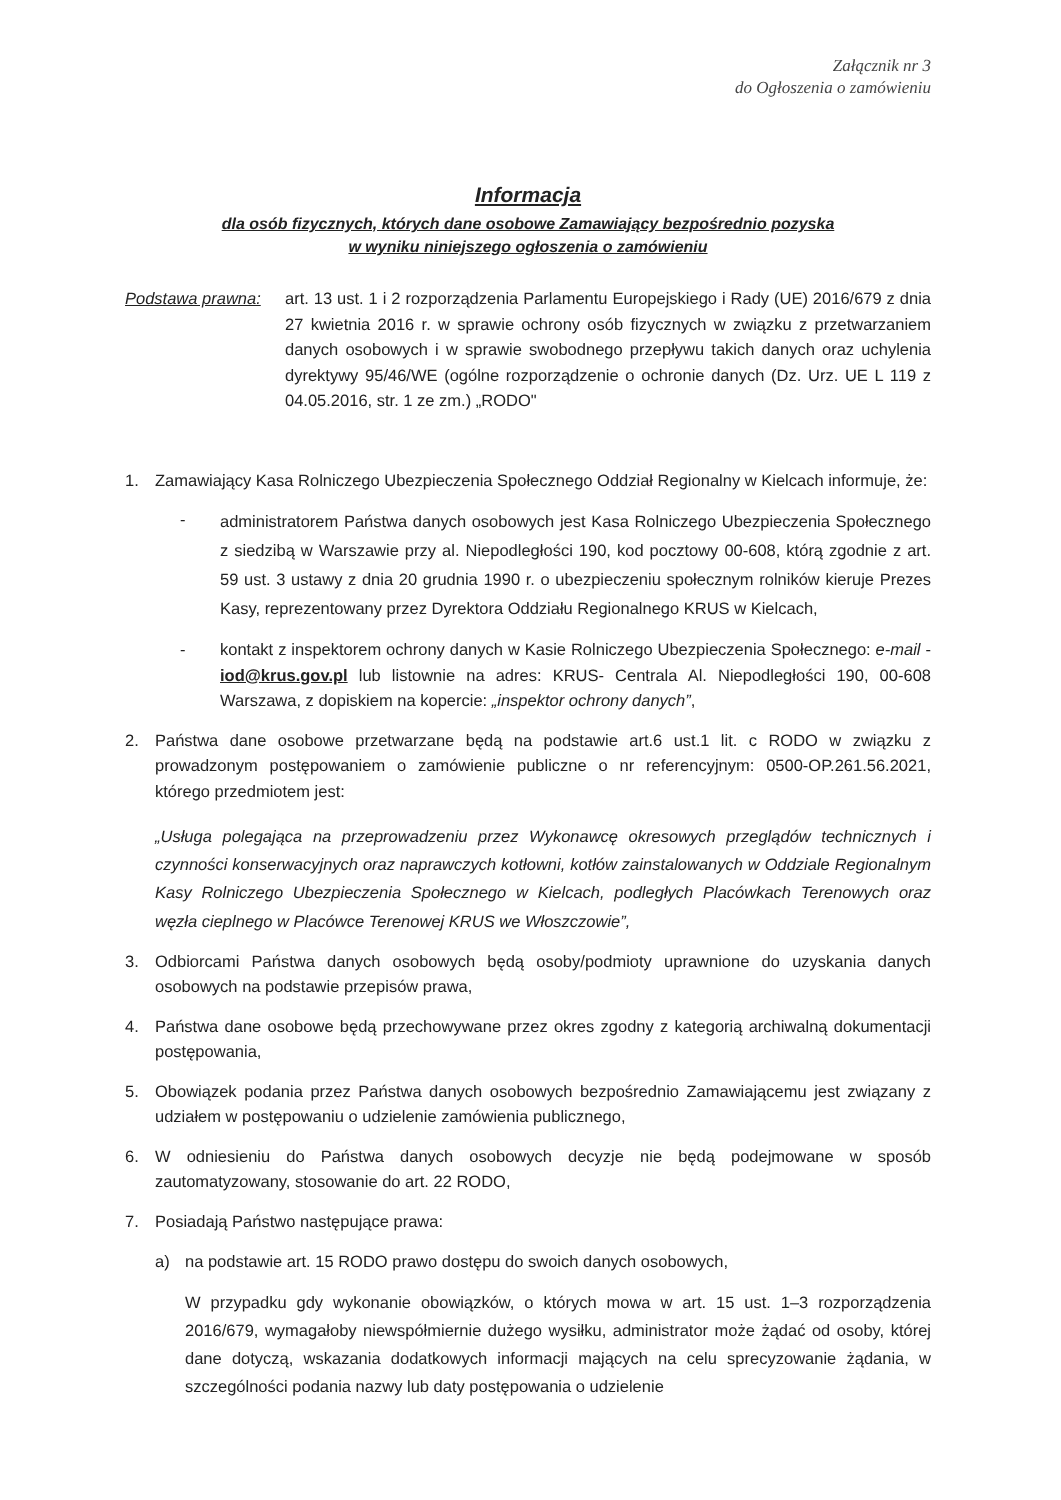Załącznik nr 3
do Ogłoszenia o zamówieniu
Informacja
dla osób fizycznych, których dane osobowe Zamawiający bezpośrednio pozyska
w wyniku niniejszego ogłoszenia o zamówieniu
Podstawa prawna: art. 13 ust. 1 i 2 rozporządzenia Parlamentu Europejskiego i Rady (UE) 2016/679 z dnia 27 kwietnia 2016 r. w sprawie ochrony osób fizycznych w związku z przetwarzaniem danych osobowych i w sprawie swobodnego przepływu takich danych oraz uchylenia dyrektywy 95/46/WE (ogólne rozporządzenie o ochronie danych (Dz. Urz. UE L 119 z 04.05.2016, str. 1 ze zm.) „RODO"
1. Zamawiający Kasa Rolniczego Ubezpieczenia Społecznego Oddział Regionalny w Kielcach informuje, że:
-
administratorem Państwa danych osobowych jest Kasa Rolniczego Ubezpieczenia Społecznego z siedzibą w Warszawie przy al. Niepodległości 190, kod pocztowy 00-608, którą zgodnie z art. 59 ust. 3 ustawy z dnia 20 grudnia 1990 r. o ubezpieczeniu społecznym rolników kieruje Prezes Kasy, reprezentowany przez Dyrektora Oddziału Regionalnego KRUS w Kielcach,
- kontakt z inspektorem ochrony danych w Kasie Rolniczego Ubezpieczenia Społecznego: e-mail - iod@krus.gov.pl lub listownie na adres: KRUS- Centrala Al. Niepodległości 190, 00-608 Warszawa, z dopiskiem na kopercie: „inspektor ochrony danych”,
2. Państwa dane osobowe przetwarzane będą na podstawie art.6 ust.1 lit. c RODO w związku z prowadzonym postępowaniem o zamówienie publiczne o nr referencyjnym: 0500-OP.261.56.2021, którego przedmiotem jest:
„Usługa polegająca na przeprowadzeniu przez Wykonawcę okresowych przeglądów technicznych i czynności konserwacyjnych oraz naprawczych kotłowni, kotłów zainstalowanych w Oddziale Regionalnym Kasy Rolniczego Ubezpieczenia Społecznego w Kielcach, podległych Placówkach Terenowych oraz węzła cieplnego w Placówce Terenowej KRUS we Włoszczowie”,
3. Odbiorcami Państwa danych osobowych będą osoby/podmioty uprawnione do uzyskania danych osobowych na podstawie przepisów prawa,
4. Państwa dane osobowe będą przechowywane przez okres zgodny z kategorią archiwalną dokumentacji postępowania,
5. Obowiązek podania przez Państwa danych osobowych bezpośrednio Zamawiającemu jest związany z udziałem w postępowaniu o udzielenie zamówienia publicznego,
6. W odniesieniu do Państwa danych osobowych decyzje nie będą podejmowane w sposób zautomatyzowany, stosowanie do art. 22 RODO,
7. Posiadają Państwo następujące prawa:
a) na podstawie art. 15 RODO prawo dostępu do swoich danych osobowych,
W przypadku gdy wykonanie obowiązków, o których mowa w art. 15 ust. 1–3 rozporządzenia 2016/679, wymagałoby niewspółmiernie dużego wysiłku, administrator może żądać od osoby, której dane dotyczą, wskazania dodatkowych informacji mających na celu sprecyzowanie żądania, w szczególności podania nazwy lub daty postępowania o udzielenie